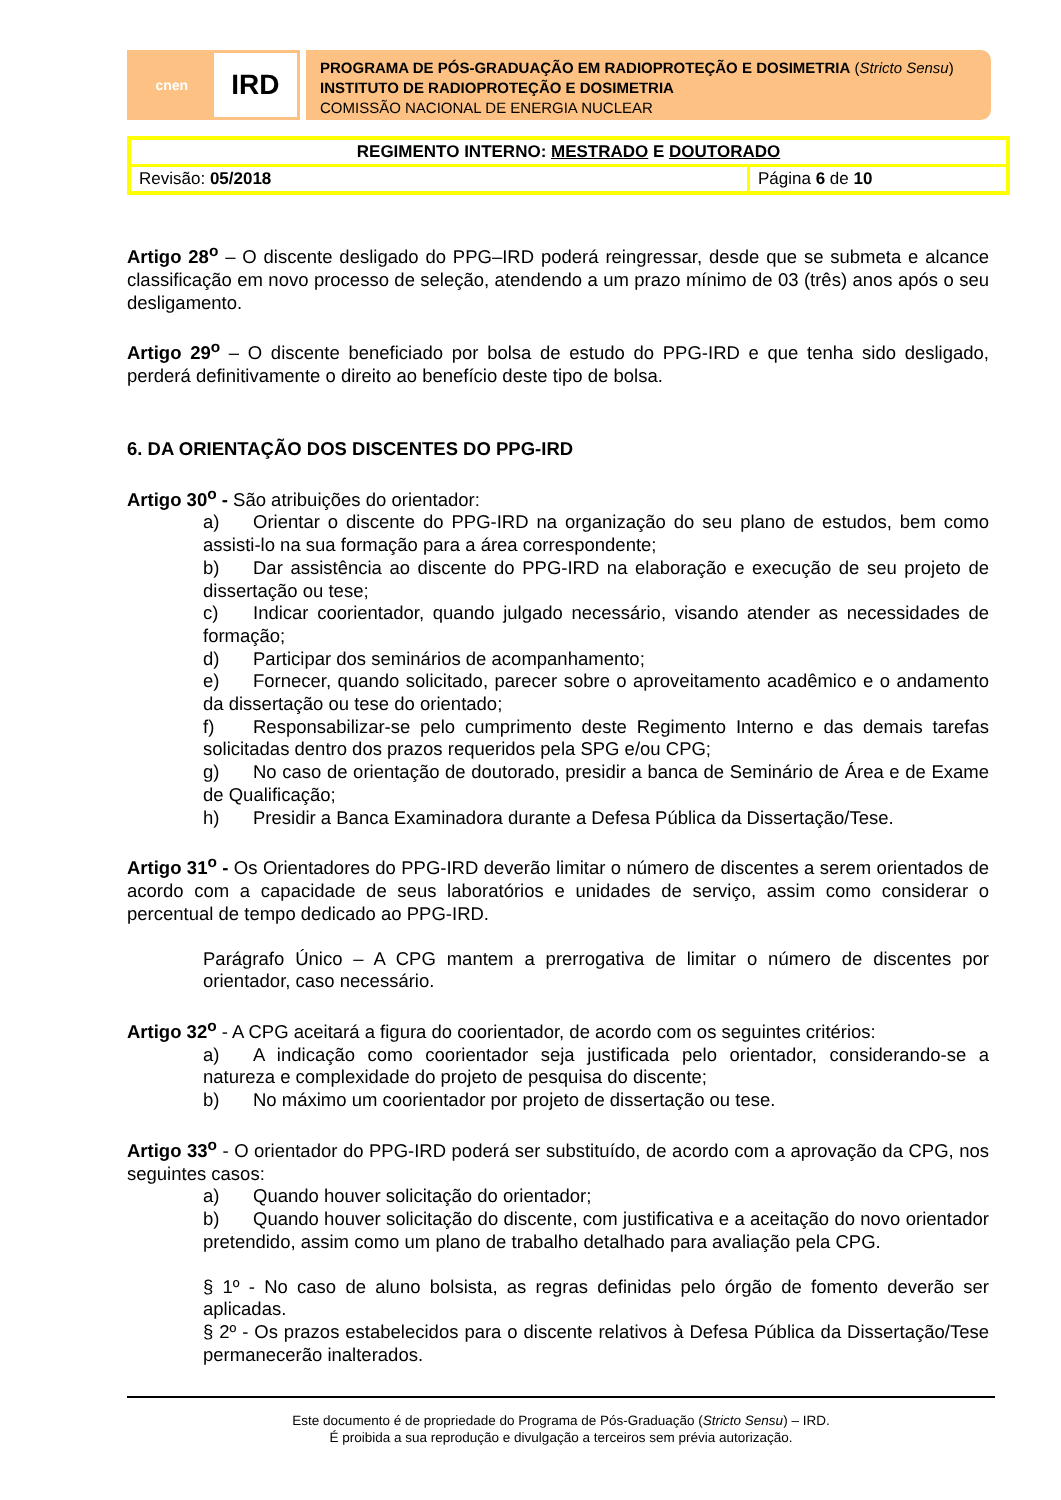cnen
IRD
PROGRAMA DE PÓS-GRADUAÇÃO EM RADIOPROTEÇÃO E DOSIMETRIA (Stricto Sensu)
INSTITUTO DE RADIOPROTEÇÃO E DOSIMETRIA
COMISSÃO NACIONAL DE ENERGIA NUCLEAR
| REGIMENTO INTERNO: MESTRADO E DOUTORADO | |
| Revisão: 05/2018 | Página 6 de 10 |
Artigo 28<sup>o</sup> – O discente desligado do PPG–IRD poderá reingressar, desde que se submeta e alcance classificação em novo processo de seleção, atendendo a um prazo mínimo de 03 (três) anos após o seu desligamento.
Artigo 29<sup>o</sup> – O discente beneficiado por bolsa de estudo do PPG-IRD e que tenha sido desligado, perderá definitivamente o direito ao benefício deste tipo de bolsa.
6. DA ORIENTAÇÃO DOS DISCENTES DO PPG-IRD
Artigo 30<sup>o</sup> - São atribuições do orientador:
a) Orientar o discente do PPG-IRD na organização do seu plano de estudos, bem como assisti-lo na sua formação para a área correspondente;
b) Dar assistência ao discente do PPG-IRD na elaboração e execução de seu projeto de dissertação ou tese;
c) Indicar coorientador, quando julgado necessário, visando atender as necessidades de formação;
d) Participar dos seminários de acompanhamento;
e) Fornecer, quando solicitado, parecer sobre o aproveitamento acadêmico e o andamento da dissertação ou tese do orientado;
f) Responsabilizar-se pelo cumprimento deste Regimento Interno e das demais tarefas solicitadas dentro dos prazos requeridos pela SPG e/ou CPG;
g) No caso de orientação de doutorado, presidir a banca de Seminário de Área e de Exame de Qualificação;
h) Presidir a Banca Examinadora durante a Defesa Pública da Dissertação/Tese.
Artigo 31<sup>o</sup> - Os Orientadores do PPG-IRD deverão limitar o número de discentes a serem orientados de acordo com a capacidade de seus laboratórios e unidades de serviço, assim como considerar o percentual de tempo dedicado ao PPG-IRD.
Parágrafo Único – A CPG mantem a prerrogativa de limitar o número de discentes por orientador, caso necessário.
Artigo 32<sup>o</sup> - A CPG aceitará a figura do coorientador, de acordo com os seguintes critérios:
a) A indicação como coorientador seja justificada pelo orientador, considerando-se a natureza e complexidade do projeto de pesquisa do discente;
b) No máximo um coorientador por projeto de dissertação ou tese.
Artigo 33<sup>o</sup> - O orientador do PPG-IRD poderá ser substituído, de acordo com a aprovação da CPG, nos seguintes casos:
a) Quando houver solicitação do orientador;
b) Quando houver solicitação do discente, com justificativa e a aceitação do novo orientador pretendido, assim como um plano de trabalho detalhado para avaliação pela CPG.
§ 1º - No caso de aluno bolsista, as regras definidas pelo órgão de fomento deverão ser aplicadas.
§ 2º - Os prazos estabelecidos para o discente relativos à Defesa Pública da Dissertação/Tese permanecerão inalterados.
Este documento é de propriedade do Programa de Pós-Graduação (Stricto Sensu) – IRD.
É proibida a sua reprodução e divulgação a terceiros sem prévia autorização.